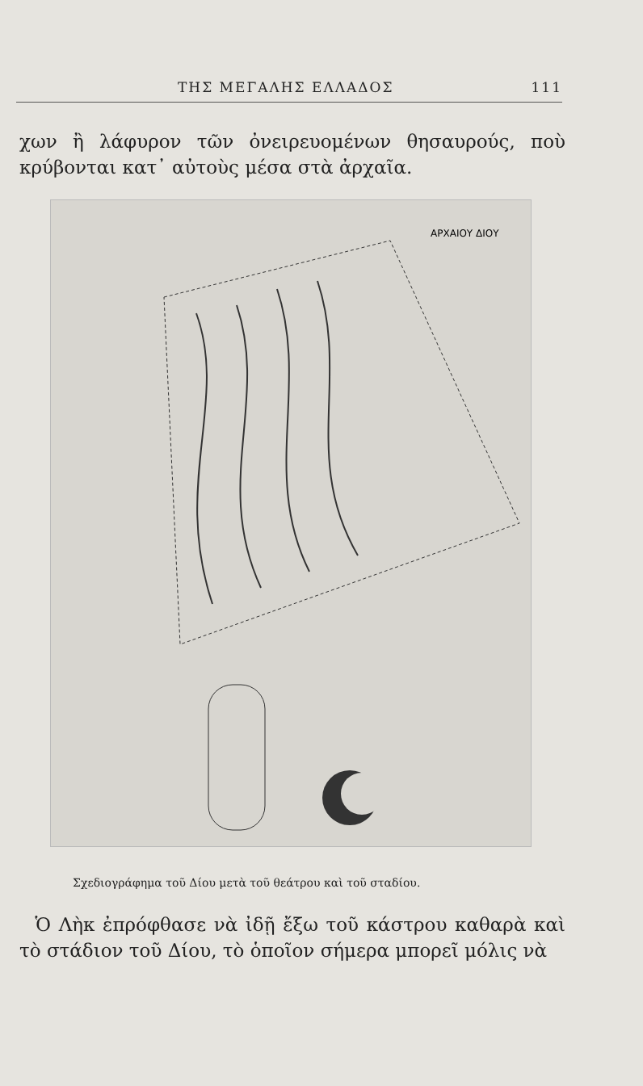ΤΗΣ ΜΕΓΑΛΗΣ ΕΛΛΑΔΟΣ 111
χων ἢ λάφυρον τῶν ὀνειρευομένων θησαυρούς, ποὺ κρύβονται κατ᾽ αὐτοὺς μέσα στὰ ἀρχαῖα.
ΑΡΧΑΙΟΥ ΔΙΟΥ
Σχεδιογράφημα τοῦ Δίου μετὰ τοῦ θεάτρου καὶ τοῦ σταδίου.
Ὁ Λὴκ ἐπρόφθασε νὰ ἰδῇ ἔξω τοῦ κάστρου καθαρὰ καὶ τὸ στάδιον τοῦ Δίου, τὸ ὁποῖον σήμερα μπορεῖ μόλις νὰ